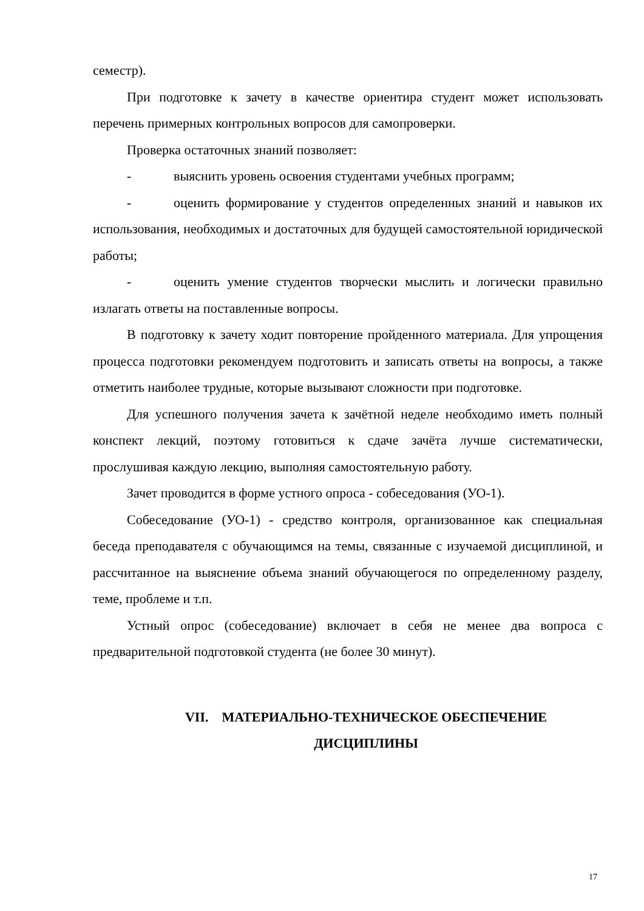семестр).
При подготовке к зачету в качестве ориентира студент может использовать перечень примерных контрольных вопросов для самопроверки.
Проверка остаточных знаний позволяет:
- выяснить уровень освоения студентами учебных программ;
- оценить формирование у студентов определенных знаний и навыков их использования, необходимых и достаточных для будущей самостоятельной юридической работы;
- оценить умение студентов творчески мыслить и логически правильно излагать ответы на поставленные вопросы.
В подготовку к зачету ходит повторение пройденного материала. Для упрощения процесса подготовки рекомендуем подготовить и записать ответы на вопросы, а также отметить наиболее трудные, которые вызывают сложности при подготовке.
Для успешного получения зачета к зачётной неделе необходимо иметь полный конспект лекций, поэтому готовиться к сдаче зачёта лучше систематически, прослушивая каждую лекцию, выполняя самостоятельную работу.
Зачет проводится в форме устного опроса - собеседования (УО-1).
Собеседование (УО-1) - средство контроля, организованное как специальная беседа преподавателя с обучающимся на темы, связанные с изучаемой дисциплиной, и рассчитанное на выяснение объема знаний обучающегося по определенному разделу, теме, проблеме и т.п.
Устный опрос (собеседование) включает в себя не менее два вопроса с предварительной подготовкой студента (не более 30 минут).
VII. МАТЕРИАЛЬНО-ТЕХНИЧЕСКОЕ ОБЕСПЕЧЕНИЕ
ДИСЦИПЛИНЫ
17